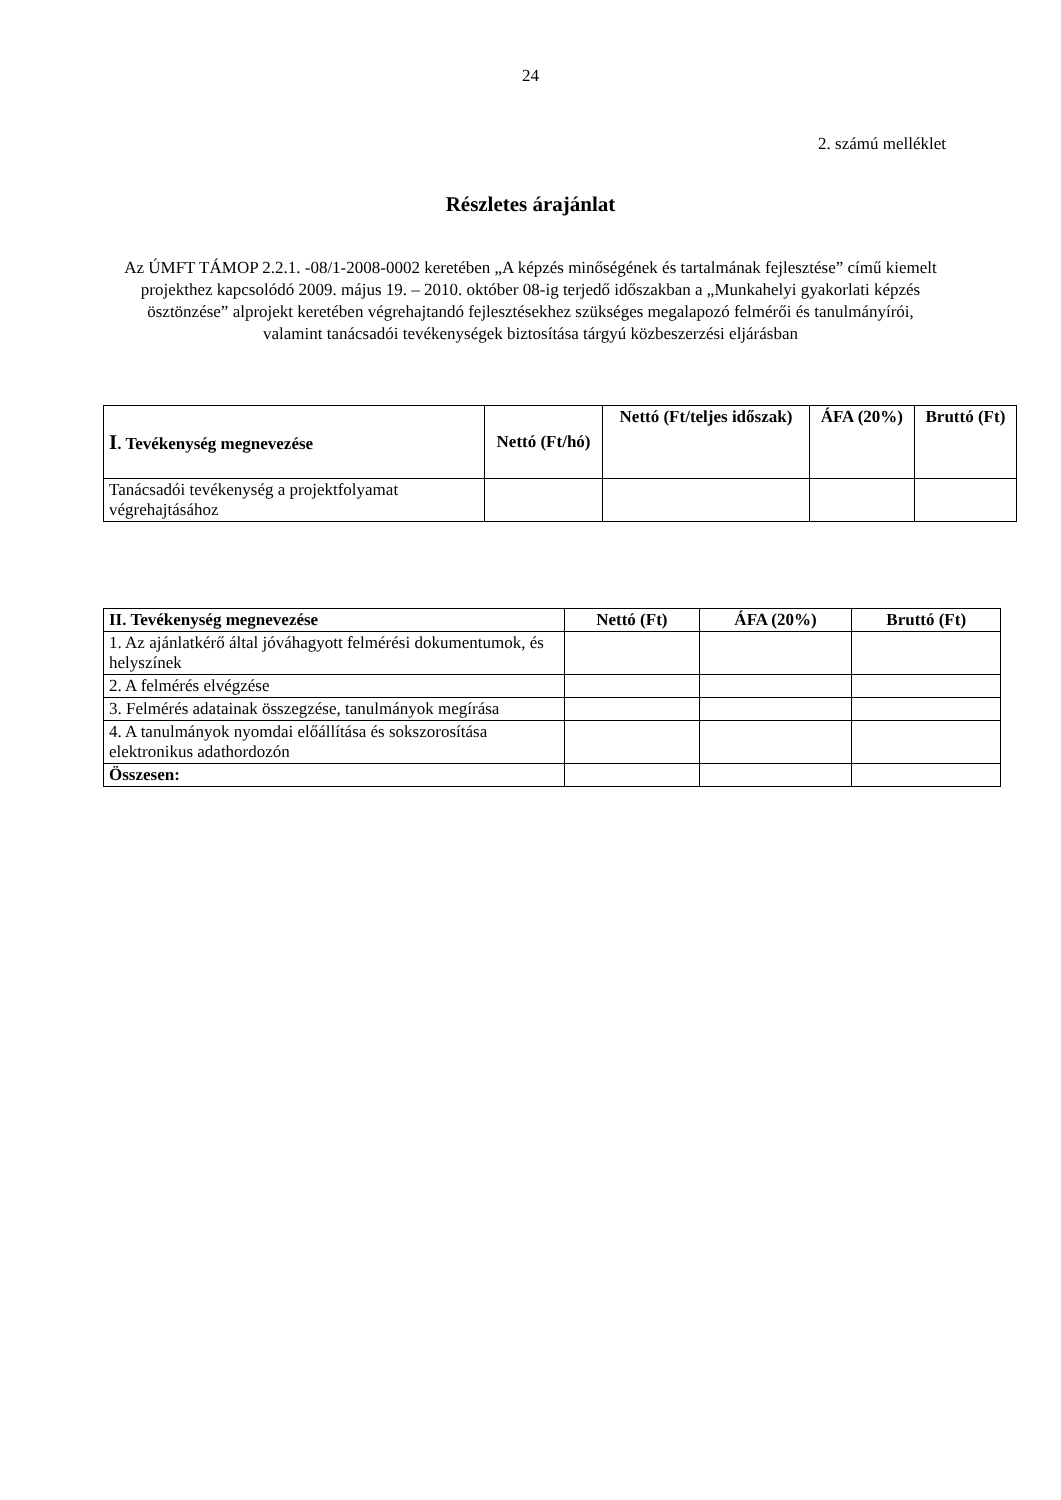24
2. számú melléklet
Részletes árajánlat
Az ÚMFT TÁMOP 2.2.1. -08/1-2008-0002 keretében „A képzés minőségének és tartalmának fejlesztése” című kiemelt projekthez kapcsolódó 2009. május 19. – 2010. október 08-ig terjedő időszakban a „Munkahelyi gyakorlati képzés ösztönzése” alprojekt keretében végrehajtandó fejlesztésekhez szükséges megalapozó felmérői és tanulmányírói, valamint tanácsadói tevékenységek biztosítása tárgyú közbeszerzési eljárásban
| I . Tevékenység megnevezése | Nettó (Ft/hó) | Nettó (Ft/teljes időszak) | ÁFA (20%) | Bruttó (Ft) |
| --- | --- | --- | --- | --- |
| Tanácsadói tevékenység a projektfolyamat végrehajtásához | | | | |
| II. Tevékenység megnevezése | Nettó (Ft) | ÁFA (20%) | Bruttó (Ft) |
| --- | --- | --- | --- |
| 1. Az ajánlatkérő által jóváhagyott felmérési dokumentumok, és helyszínek | | | |
| 2. A felmérés elvégzése | | | |
| 3. Felmérés adatainak összegzése, tanulmányok megírása | | | |
| 4. A tanulmányok nyomdai előállítása és sokszorosítása elektronikus adathordozón | | | |
| Összesen: | | | |